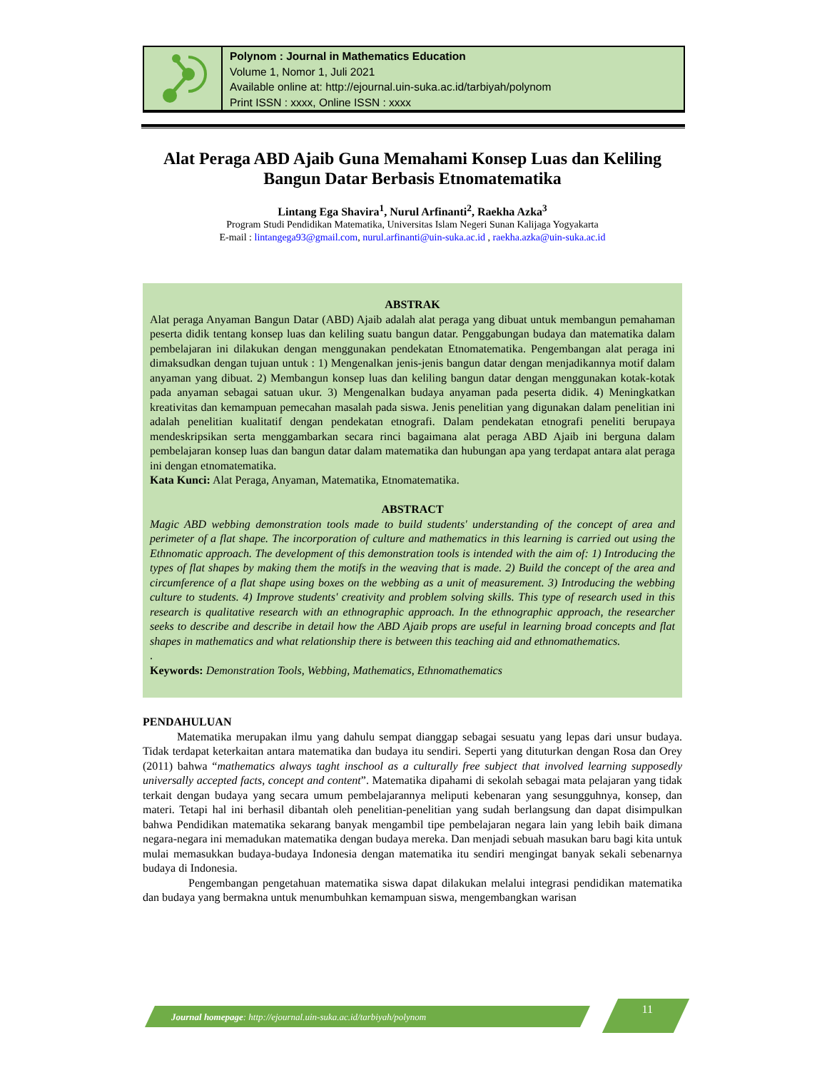Polynom : Journal in Mathematics Education
Volume 1, Nomor 1, Juli 2021
Available online at: http://ejournal.uin-suka.ac.id/tarbiyah/polynom
Print ISSN : xxxx, Online ISSN : xxxx
Alat Peraga ABD Ajaib Guna Memahami Konsep Luas dan Keliling Bangun Datar Berbasis Etnomatematika
Lintang Ega Shavira<sup>1</sup>, Nurul Arfinanti<sup>2</sup>, Raekha Azka<sup>3</sup>
Program Studi Pendidikan Matematika, Universitas Islam Negeri Sunan Kalijaga Yogyakarta
E-mail : lintangega93@gmail.com, nurul.arfinanti@uin-suka.ac.id , raekha.azka@uin-suka.ac.id
ABSTRAK
Alat peraga Anyaman Bangun Datar (ABD) Ajaib adalah alat peraga yang dibuat untuk membangun pemahaman peserta didik tentang konsep luas dan keliling suatu bangun datar. Penggabungan budaya dan matematika dalam pembelajaran ini dilakukan dengan menggunakan pendekatan Etnomatematika. Pengembangan alat peraga ini dimaksudkan dengan tujuan untuk : 1) Mengenalkan jenis-jenis bangun datar dengan menjadikannya motif dalam anyaman yang dibuat. 2) Membangun konsep luas dan keliling bangun datar dengan menggunakan kotak-kotak pada anyaman sebagai satuan ukur. 3) Mengenalkan budaya anyaman pada peserta didik. 4) Meningkatkan kreativitas dan kemampuan pemecahan masalah pada siswa. Jenis penelitian yang digunakan dalam penelitian ini adalah penelitian kualitatif dengan pendekatan etnografi. Dalam pendekatan etnografi peneliti berupaya mendeskripsikan serta menggambarkan secara rinci bagaimana alat peraga ABD Ajaib ini berguna dalam pembelajaran konsep luas dan bangun datar dalam matematika dan hubungan apa yang terdapat antara alat peraga ini dengan etnomatematika.
Kata Kunci: Alat Peraga, Anyaman, Matematika, Etnomatematika.
ABSTRACT
Magic ABD webbing demonstration tools made to build students' understanding of the concept of area and perimeter of a flat shape. The incorporation of culture and mathematics in this learning is carried out using the Ethnomatic approach. The development of this demonstration tools is intended with the aim of: 1) Introducing the types of flat shapes by making them the motifs in the weaving that is made. 2) Build the concept of the area and circumference of a flat shape using boxes on the webbing as a unit of measurement. 3) Introducing the webbing culture to students. 4) Improve students' creativity and problem solving skills. This type of research used in this research is qualitative research with an ethnographic approach. In the ethnographic approach, the researcher seeks to describe and describe in detail how the ABD Ajaib props are useful in learning broad concepts and flat shapes in mathematics and what relationship there is between this teaching aid and ethnomathematics.
.
Keywords: Demonstration Tools, Webbing, Mathematics, Ethnomathematics
PENDAHULUAN
Matematika merupakan ilmu yang dahulu sempat dianggap sebagai sesuatu yang lepas dari unsur budaya. Tidak terdapat keterkaitan antara matematika dan budaya itu sendiri. Seperti yang dituturkan dengan Rosa dan Orey (2011) bahwa “mathematics always taght inschool as a culturally free subject that involved learning supposedly universally accepted facts, concept and content”. Matematika dipahami di sekolah sebagai mata pelajaran yang tidak terkait dengan budaya yang secara umum pembelajarannya meliputi kebenaran yang sesungguhnya, konsep, dan materi. Tetapi hal ini berhasil dibantah oleh penelitian-penelitian yang sudah berlangsung dan dapat disimpulkan bahwa Pendidikan matematika sekarang banyak mengambil tipe pembelajaran negara lain yang lebih baik dimana negara-negara ini memadukan matematika dengan budaya mereka. Dan menjadi sebuah masukan baru bagi kita untuk mulai memasukkan budaya-budaya Indonesia dengan matematika itu sendiri mengingat banyak sekali sebenarnya budaya di Indonesia.
Pengembangan pengetahuan matematika siswa dapat dilakukan melalui integrasi pendidikan matematika dan budaya yang bermakna untuk menumbuhkan kemampuan siswa, mengembangkan warisan
Journal homepage: http://ejournal.uin-suka.ac.id/tarbiyah/polynom
11